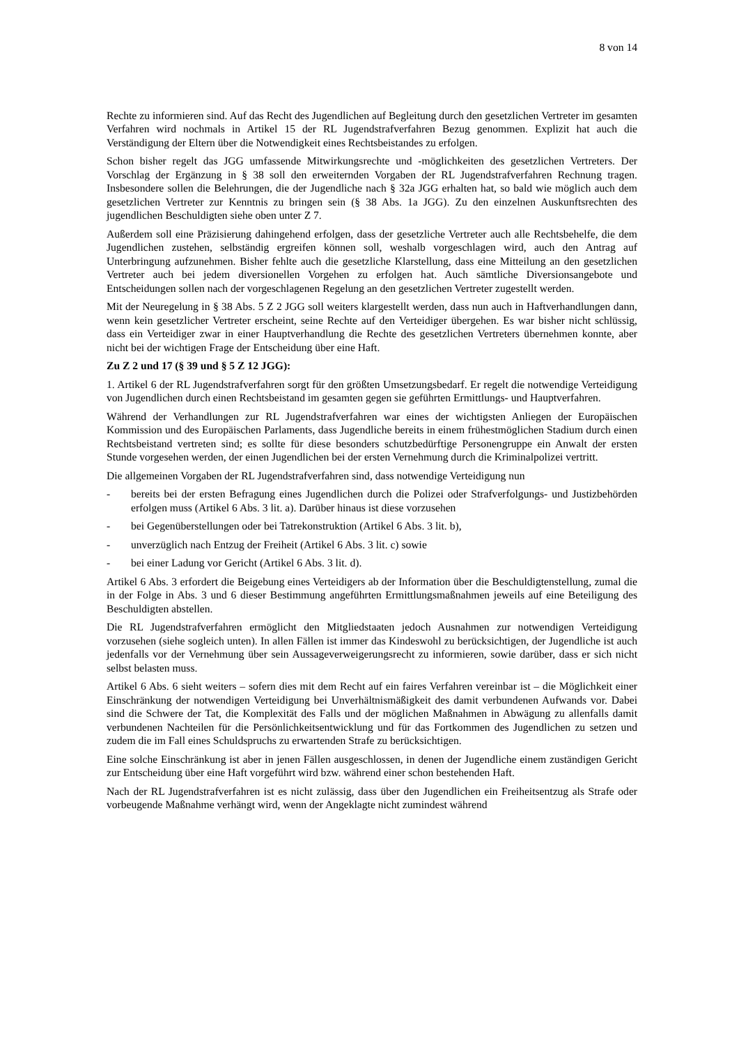8 von 14
Rechte zu informieren sind. Auf das Recht des Jugendlichen auf Begleitung durch den gesetzlichen Vertreter im gesamten Verfahren wird nochmals in Artikel 15 der RL Jugendstrafverfahren Bezug genommen. Explizit hat auch die Verständigung der Eltern über die Notwendigkeit eines Rechtsbeistandes zu erfolgen.
Schon bisher regelt das JGG umfassende Mitwirkungsrechte und -möglichkeiten des gesetzlichen Vertreters. Der Vorschlag der Ergänzung in § 38 soll den erweiternden Vorgaben der RL Jugendstrafverfahren Rechnung tragen. Insbesondere sollen die Belehrungen, die der Jugendliche nach § 32a JGG erhalten hat, so bald wie möglich auch dem gesetzlichen Vertreter zur Kenntnis zu bringen sein (§ 38 Abs. 1a JGG). Zu den einzelnen Auskunftsrechten des jugendlichen Beschuldigten siehe oben unter Z 7.
Außerdem soll eine Präzisierung dahingehend erfolgen, dass der gesetzliche Vertreter auch alle Rechtsbehelfe, die dem Jugendlichen zustehen, selbständig ergreifen können soll, weshalb vorgeschlagen wird, auch den Antrag auf Unterbringung aufzunehmen. Bisher fehlte auch die gesetzliche Klarstellung, dass eine Mitteilung an den gesetzlichen Vertreter auch bei jedem diversionellen Vorgehen zu erfolgen hat. Auch sämtliche Diversionsangebote und Entscheidungen sollen nach der vorgeschlagenen Regelung an den gesetzlichen Vertreter zugestellt werden.
Mit der Neuregelung in § 38 Abs. 5 Z 2 JGG soll weiters klargestellt werden, dass nun auch in Haftverhandlungen dann, wenn kein gesetzlicher Vertreter erscheint, seine Rechte auf den Verteidiger übergehen. Es war bisher nicht schlüssig, dass ein Verteidiger zwar in einer Hauptverhandlung die Rechte des gesetzlichen Vertreters übernehmen konnte, aber nicht bei der wichtigen Frage der Entscheidung über eine Haft.
Zu Z 2 und 17 (§ 39 und § 5 Z 12 JGG):
1. Artikel 6 der RL Jugendstrafverfahren sorgt für den größten Umsetzungsbedarf. Er regelt die notwendige Verteidigung von Jugendlichen durch einen Rechtsbeistand im gesamten gegen sie geführten Ermittlungs- und Hauptverfahren.
Während der Verhandlungen zur RL Jugendstrafverfahren war eines der wichtigsten Anliegen der Europäischen Kommission und des Europäischen Parlaments, dass Jugendliche bereits in einem frühestmöglichen Stadium durch einen Rechtsbeistand vertreten sind; es sollte für diese besonders schutzbedürftige Personengruppe ein Anwalt der ersten Stunde vorgesehen werden, der einen Jugendlichen bei der ersten Vernehmung durch die Kriminalpolizei vertritt.
Die allgemeinen Vorgaben der RL Jugendstrafverfahren sind, dass notwendige Verteidigung nun
- bereits bei der ersten Befragung eines Jugendlichen durch die Polizei oder Strafverfolgungs- und Justizbehörden erfolgen muss (Artikel 6 Abs. 3 lit. a). Darüber hinaus ist diese vorzusehen
- bei Gegenüberstellungen oder bei Tatrekonstruktion (Artikel 6 Abs. 3 lit. b),
- unverzüglich nach Entzug der Freiheit (Artikel 6 Abs. 3 lit. c) sowie
- bei einer Ladung vor Gericht (Artikel 6 Abs. 3 lit. d).
Artikel 6 Abs. 3 erfordert die Beigebung eines Verteidigers ab der Information über die Beschuldigtenstellung, zumal die in der Folge in Abs. 3 und 6 dieser Bestimmung angeführten Ermittlungsmaßnahmen jeweils auf eine Beteiligung des Beschuldigten abstellen.
Die RL Jugendstrafverfahren ermöglicht den Mitgliedstaaten jedoch Ausnahmen zur notwendigen Verteidigung vorzusehen (siehe sogleich unten). In allen Fällen ist immer das Kindeswohl zu berücksichtigen, der Jugendliche ist auch jedenfalls vor der Vernehmung über sein Aussageverweigerungsrecht zu informieren, sowie darüber, dass er sich nicht selbst belasten muss.
Artikel 6 Abs. 6 sieht weiters – sofern dies mit dem Recht auf ein faires Verfahren vereinbar ist – die Möglichkeit einer Einschränkung der notwendigen Verteidigung bei Unverhältnismäßigkeit des damit verbundenen Aufwands vor. Dabei sind die Schwere der Tat, die Komplexität des Falls und der möglichen Maßnahmen in Abwägung zu allenfalls damit verbundenen Nachteilen für die Persönlichkeitsentwicklung und für das Fortkommen des Jugendlichen zu setzen und zudem die im Fall eines Schuldspruchs zu erwartenden Strafe zu berücksichtigen.
Eine solche Einschränkung ist aber in jenen Fällen ausgeschlossen, in denen der Jugendliche einem zuständigen Gericht zur Entscheidung über eine Haft vorgeführt wird bzw. während einer schon bestehenden Haft.
Nach der RL Jugendstrafverfahren ist es nicht zulässig, dass über den Jugendlichen ein Freiheitsentzug als Strafe oder vorbeugende Maßnahme verhängt wird, wenn der Angeklagte nicht zumindest während